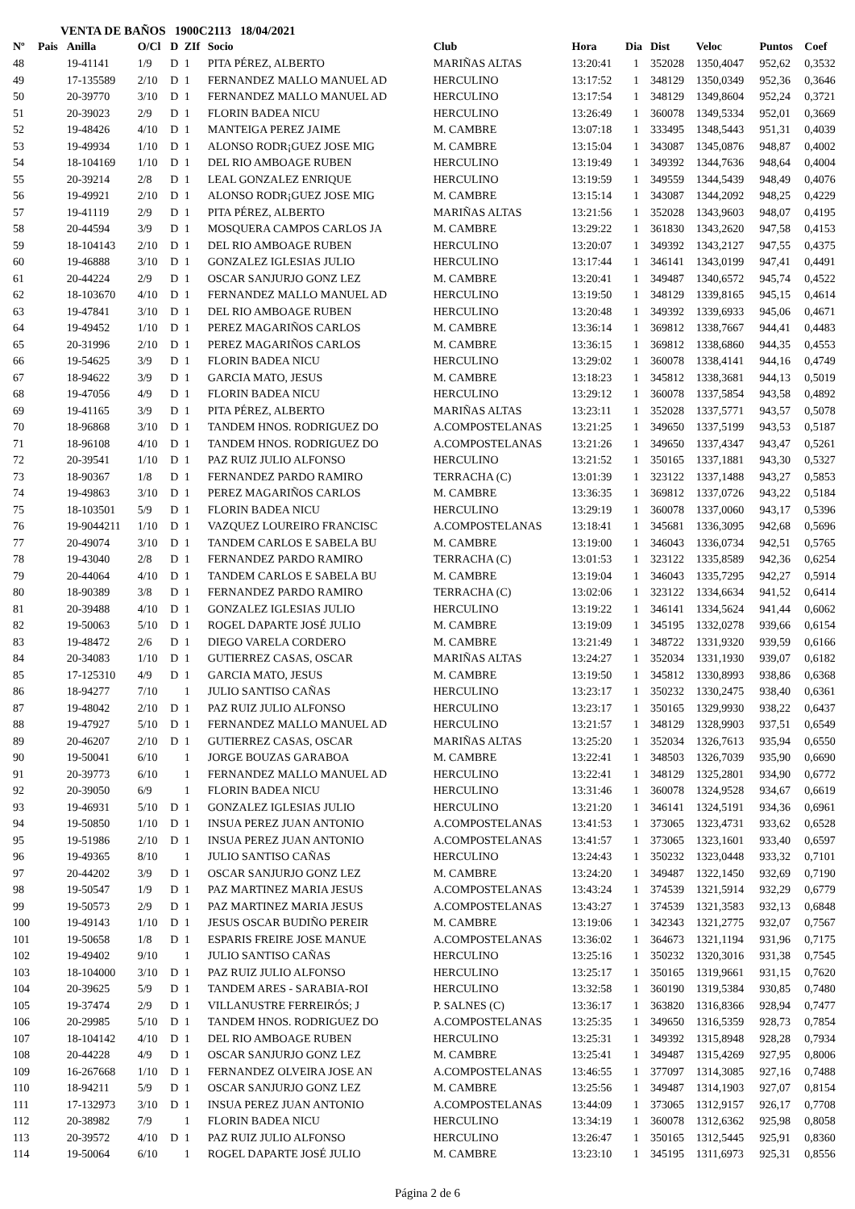VENTA DE BAÑOS 1900C2113 18/04/2021
| Nº | Pais | Anilla | O/Cl | D | ZIf | Socio | Club | Hora | Dia | Dist | Veloc | Puntos | Coef |
| --- | --- | --- | --- | --- | --- | --- | --- | --- | --- | --- | --- | --- | --- |
| 48 | | 19-41141 | 1/9 | D | 1 | PITA PÉREZ, ALBERTO | MARIÑAS ALTAS | 13:20:41 | 1 | 352028 | 1350,4047 | 952,62 | 0,3532 |
| 49 | | 17-135589 | 2/10 | D | 1 | FERNANDEZ MALLO MANUEL AD | HERCULINO | 13:17:52 | 1 | 348129 | 1350,0349 | 952,36 | 0,3646 |
| 50 | | 20-39770 | 3/10 | D | 1 | FERNANDEZ MALLO MANUEL AD | HERCULINO | 13:17:54 | 1 | 348129 | 1349,8604 | 952,24 | 0,3721 |
| 51 | | 20-39023 | 2/9 | D | 1 | FLORIN BADEA NICU | HERCULINO | 13:26:49 | 1 | 360078 | 1349,5334 | 952,01 | 0,3669 |
| 52 | | 19-48426 | 4/10 | D | 1 | MANTEIGA PEREZ JAIME | M. CAMBRE | 13:07:18 | 1 | 333495 | 1348,5443 | 951,31 | 0,4039 |
| 53 | | 19-49934 | 1/10 | D | 1 | ALONSO RODR¡GUEZ JOSE MIG | M. CAMBRE | 13:15:04 | 1 | 343087 | 1345,0876 | 948,87 | 0,4002 |
| 54 | | 18-104169 | 1/10 | D | 1 | DEL RIO AMBOAGE RUBEN | HERCULINO | 13:19:49 | 1 | 349392 | 1344,7636 | 948,64 | 0,4004 |
| 55 | | 20-39214 | 2/8 | D | 1 | LEAL GONZALEZ ENRIQUE | HERCULINO | 13:19:59 | 1 | 349559 | 1344,5439 | 948,49 | 0,4076 |
| 56 | | 19-49921 | 2/10 | D | 1 | ALONSO RODR¡GUEZ JOSE MIG | M. CAMBRE | 13:15:14 | 1 | 343087 | 1344,2092 | 948,25 | 0,4229 |
| 57 | | 19-41119 | 2/9 | D | 1 | PITA PÉREZ, ALBERTO | MARIÑAS ALTAS | 13:21:56 | 1 | 352028 | 1343,9603 | 948,07 | 0,4195 |
| 58 | | 20-44594 | 3/9 | D | 1 | MOSQUERA CAMPOS CARLOS JA | M. CAMBRE | 13:29:22 | 1 | 361830 | 1343,2620 | 947,58 | 0,4153 |
| 59 | | 18-104143 | 2/10 | D | 1 | DEL RIO AMBOAGE RUBEN | HERCULINO | 13:20:07 | 1 | 349392 | 1343,2127 | 947,55 | 0,4375 |
| 60 | | 19-46888 | 3/10 | D | 1 | GONZALEZ IGLESIAS JULIO | HERCULINO | 13:17:44 | 1 | 346141 | 1343,0199 | 947,41 | 0,4491 |
| 61 | | 20-44224 | 2/9 | D | 1 | OSCAR SANJURJO GONZ LEZ | M. CAMBRE | 13:20:41 | 1 | 349487 | 1340,6572 | 945,74 | 0,4522 |
| 62 | | 18-103670 | 4/10 | D | 1 | FERNANDEZ MALLO MANUEL AD | HERCULINO | 13:19:50 | 1 | 348129 | 1339,8165 | 945,15 | 0,4614 |
| 63 | | 19-47841 | 3/10 | D | 1 | DEL RIO AMBOAGE RUBEN | HERCULINO | 13:20:48 | 1 | 349392 | 1339,6933 | 945,06 | 0,4671 |
| 64 | | 19-49452 | 1/10 | D | 1 | PEREZ MAGARIÑOS CARLOS | M. CAMBRE | 13:36:14 | 1 | 369812 | 1338,7667 | 944,41 | 0,4483 |
| 65 | | 20-31996 | 2/10 | D | 1 | PEREZ MAGARIÑOS CARLOS | M. CAMBRE | 13:36:15 | 1 | 369812 | 1338,6860 | 944,35 | 0,4553 |
| 66 | | 19-54625 | 3/9 | D | 1 | FLORIN BADEA NICU | HERCULINO | 13:29:02 | 1 | 360078 | 1338,4141 | 944,16 | 0,4749 |
| 67 | | 18-94622 | 3/9 | D | 1 | GARCIA MATO, JESUS | M. CAMBRE | 13:18:23 | 1 | 345812 | 1338,3681 | 944,13 | 0,5019 |
| 68 | | 19-47056 | 4/9 | D | 1 | FLORIN BADEA NICU | HERCULINO | 13:29:12 | 1 | 360078 | 1337,5854 | 943,58 | 0,4892 |
| 69 | | 19-41165 | 3/9 | D | 1 | PITA PÉREZ, ALBERTO | MARIÑAS ALTAS | 13:23:11 | 1 | 352028 | 1337,5771 | 943,57 | 0,5078 |
| 70 | | 18-96868 | 3/10 | D | 1 | TANDEM HNOS. RODRIGUEZ DO | A.COMPOSTELANAS | 13:21:25 | 1 | 349650 | 1337,5199 | 943,53 | 0,5187 |
| 71 | | 18-96108 | 4/10 | D | 1 | TANDEM HNOS. RODRIGUEZ DO | A.COMPOSTELANAS | 13:21:26 | 1 | 349650 | 1337,4347 | 943,47 | 0,5261 |
| 72 | | 20-39541 | 1/10 | D | 1 | PAZ RUIZ JULIO ALFONSO | HERCULINO | 13:21:52 | 1 | 350165 | 1337,1881 | 943,30 | 0,5327 |
| 73 | | 18-90367 | 1/8 | D | 1 | FERNANDEZ PARDO RAMIRO | TERRACHA (C) | 13:01:39 | 1 | 323122 | 1337,1488 | 943,27 | 0,5853 |
| 74 | | 19-49863 | 3/10 | D | 1 | PEREZ MAGARIÑOS CARLOS | M. CAMBRE | 13:36:35 | 1 | 369812 | 1337,0726 | 943,22 | 0,5184 |
| 75 | | 18-103501 | 5/9 | D | 1 | FLORIN BADEA NICU | HERCULINO | 13:29:19 | 1 | 360078 | 1337,0060 | 943,17 | 0,5396 |
| 76 | | 19-9044211 | 1/10 | D | 1 | VAZQUEZ LOUREIRO FRANCISC | A.COMPOSTELANAS | 13:18:41 | 1 | 345681 | 1336,3095 | 942,68 | 0,5696 |
| 77 | | 20-49074 | 3/10 | D | 1 | TANDEM CARLOS E SABELA BU | M. CAMBRE | 13:19:00 | 1 | 346043 | 1336,0734 | 942,51 | 0,5765 |
| 78 | | 19-43040 | 2/8 | D | 1 | FERNANDEZ PARDO RAMIRO | TERRACHA (C) | 13:01:53 | 1 | 323122 | 1335,8589 | 942,36 | 0,6254 |
| 79 | | 20-44064 | 4/10 | D | 1 | TANDEM CARLOS E SABELA BU | M. CAMBRE | 13:19:04 | 1 | 346043 | 1335,7295 | 942,27 | 0,5914 |
| 80 | | 18-90389 | 3/8 | D | 1 | FERNANDEZ PARDO RAMIRO | TERRACHA (C) | 13:02:06 | 1 | 323122 | 1334,6634 | 941,52 | 0,6414 |
| 81 | | 20-39488 | 4/10 | D | 1 | GONZALEZ IGLESIAS JULIO | HERCULINO | 13:19:22 | 1 | 346141 | 1334,5624 | 941,44 | 0,6062 |
| 82 | | 19-50063 | 5/10 | D | 1 | ROGEL DAPARTE JOSÉ JULIO | M. CAMBRE | 13:19:09 | 1 | 345195 | 1332,0278 | 939,66 | 0,6154 |
| 83 | | 19-48472 | 2/6 | D | 1 | DIEGO VARELA CORDERO | M. CAMBRE | 13:21:49 | 1 | 348722 | 1331,9320 | 939,59 | 0,6166 |
| 84 | | 20-34083 | 1/10 | D | 1 | GUTIERREZ CASAS, OSCAR | MARIÑAS ALTAS | 13:24:27 | 1 | 352034 | 1331,1930 | 939,07 | 0,6182 |
| 85 | | 17-125310 | 4/9 | D | 1 | GARCIA MATO, JESUS | M. CAMBRE | 13:19:50 | 1 | 345812 | 1330,8993 | 938,86 | 0,6368 |
| 86 | | 18-94277 | 7/10 | | 1 | JULIO SANTISO CAÑAS | HERCULINO | 13:23:17 | 1 | 350232 | 1330,2475 | 938,40 | 0,6361 |
| 87 | | 19-48042 | 2/10 | D | 1 | PAZ RUIZ JULIO ALFONSO | HERCULINO | 13:23:17 | 1 | 350165 | 1329,9930 | 938,22 | 0,6437 |
| 88 | | 19-47927 | 5/10 | D | 1 | FERNANDEZ MALLO MANUEL AD | HERCULINO | 13:21:57 | 1 | 348129 | 1328,9903 | 937,51 | 0,6549 |
| 89 | | 20-46207 | 2/10 | D | 1 | GUTIERREZ CASAS, OSCAR | MARIÑAS ALTAS | 13:25:20 | 1 | 352034 | 1326,7613 | 935,94 | 0,6550 |
| 90 | | 19-50041 | 6/10 | | 1 | JORGE BOUZAS GARABOA | M. CAMBRE | 13:22:41 | 1 | 348503 | 1326,7039 | 935,90 | 0,6690 |
| 91 | | 20-39773 | 6/10 | | 1 | FERNANDEZ MALLO MANUEL AD | HERCULINO | 13:22:41 | 1 | 348129 | 1325,2801 | 934,90 | 0,6772 |
| 92 | | 20-39050 | 6/9 | | 1 | FLORIN BADEA NICU | HERCULINO | 13:31:46 | 1 | 360078 | 1324,9528 | 934,67 | 0,6619 |
| 93 | | 19-46931 | 5/10 | D | 1 | GONZALEZ IGLESIAS JULIO | HERCULINO | 13:21:20 | 1 | 346141 | 1324,5191 | 934,36 | 0,6961 |
| 94 | | 19-50850 | 1/10 | D | 1 | INSUA PEREZ JUAN ANTONIO | A.COMPOSTELANAS | 13:41:53 | 1 | 373065 | 1323,4731 | 933,62 | 0,6528 |
| 95 | | 19-51986 | 2/10 | D | 1 | INSUA PEREZ JUAN ANTONIO | A.COMPOSTELANAS | 13:41:57 | 1 | 373065 | 1323,1601 | 933,40 | 0,6597 |
| 96 | | 19-49365 | 8/10 | | 1 | JULIO SANTISO CAÑAS | HERCULINO | 13:24:43 | 1 | 350232 | 1323,0448 | 933,32 | 0,7101 |
| 97 | | 20-44202 | 3/9 | D | 1 | OSCAR SANJURJO GONZ LEZ | M. CAMBRE | 13:24:20 | 1 | 349487 | 1322,1450 | 932,69 | 0,7190 |
| 98 | | 19-50547 | 1/9 | D | 1 | PAZ MARTINEZ MARIA JESUS | A.COMPOSTELANAS | 13:43:24 | 1 | 374539 | 1321,5914 | 932,29 | 0,6779 |
| 99 | | 19-50573 | 2/9 | D | 1 | PAZ MARTINEZ MARIA JESUS | A.COMPOSTELANAS | 13:43:27 | 1 | 374539 | 1321,3583 | 932,13 | 0,6848 |
| 100 | | 19-49143 | 1/10 | D | 1 | JESUS OSCAR BUDIÑO PEREIR | M. CAMBRE | 13:19:06 | 1 | 342343 | 1321,2775 | 932,07 | 0,7567 |
| 101 | | 19-50658 | 1/8 | D | 1 | ESPARIS FREIRE JOSE MANUE | A.COMPOSTELANAS | 13:36:02 | 1 | 364673 | 1321,1194 | 931,96 | 0,7175 |
| 102 | | 19-49402 | 9/10 | | 1 | JULIO SANTISO CAÑAS | HERCULINO | 13:25:16 | 1 | 350232 | 1320,3016 | 931,38 | 0,7545 |
| 103 | | 18-104000 | 3/10 | D | 1 | PAZ RUIZ JULIO ALFONSO | HERCULINO | 13:25:17 | 1 | 350165 | 1319,9661 | 931,15 | 0,7620 |
| 104 | | 20-39625 | 5/9 | D | 1 | TANDEM ARES - SARABIA-ROI | HERCULINO | 13:32:58 | 1 | 360190 | 1319,5384 | 930,85 | 0,7480 |
| 105 | | 19-37474 | 2/9 | D | 1 | VILLANUSTRE FERREIRÓS; J | P. SALNES (C) | 13:36:17 | 1 | 363820 | 1316,8366 | 928,94 | 0,7477 |
| 106 | | 20-29985 | 5/10 | D | 1 | TANDEM HNOS. RODRIGUEZ DO | A.COMPOSTELANAS | 13:25:35 | 1 | 349650 | 1316,5359 | 928,73 | 0,7854 |
| 107 | | 18-104142 | 4/10 | D | 1 | DEL RIO AMBOAGE RUBEN | HERCULINO | 13:25:31 | 1 | 349392 | 1315,8948 | 928,28 | 0,7934 |
| 108 | | 20-44228 | 4/9 | D | 1 | OSCAR SANJURJO GONZ LEZ | M. CAMBRE | 13:25:41 | 1 | 349487 | 1315,4269 | 927,95 | 0,8006 |
| 109 | | 16-267668 | 1/10 | D | 1 | FERNANDEZ OLVEIRA JOSE AN | A.COMPOSTELANAS | 13:46:55 | 1 | 377097 | 1314,3085 | 927,16 | 0,7488 |
| 110 | | 18-94211 | 5/9 | D | 1 | OSCAR SANJURJO GONZ LEZ | M. CAMBRE | 13:25:56 | 1 | 349487 | 1314,1903 | 927,07 | 0,8154 |
| 111 | | 17-132973 | 3/10 | D | 1 | INSUA PEREZ JUAN ANTONIO | A.COMPOSTELANAS | 13:44:09 | 1 | 373065 | 1312,9157 | 926,17 | 0,7708 |
| 112 | | 20-38982 | 7/9 | | 1 | FLORIN BADEA NICU | HERCULINO | 13:34:19 | 1 | 360078 | 1312,6362 | 925,98 | 0,8058 |
| 113 | | 20-39572 | 4/10 | D | 1 | PAZ RUIZ JULIO ALFONSO | HERCULINO | 13:26:47 | 1 | 350165 | 1312,5445 | 925,91 | 0,8360 |
| 114 | | 19-50064 | 6/10 | | 1 | ROGEL DAPARTE JOSÉ JULIO | M. CAMBRE | 13:23:10 | 1 | 345195 | 1311,6973 | 925,31 | 0,8556 |
Página 2 de 6